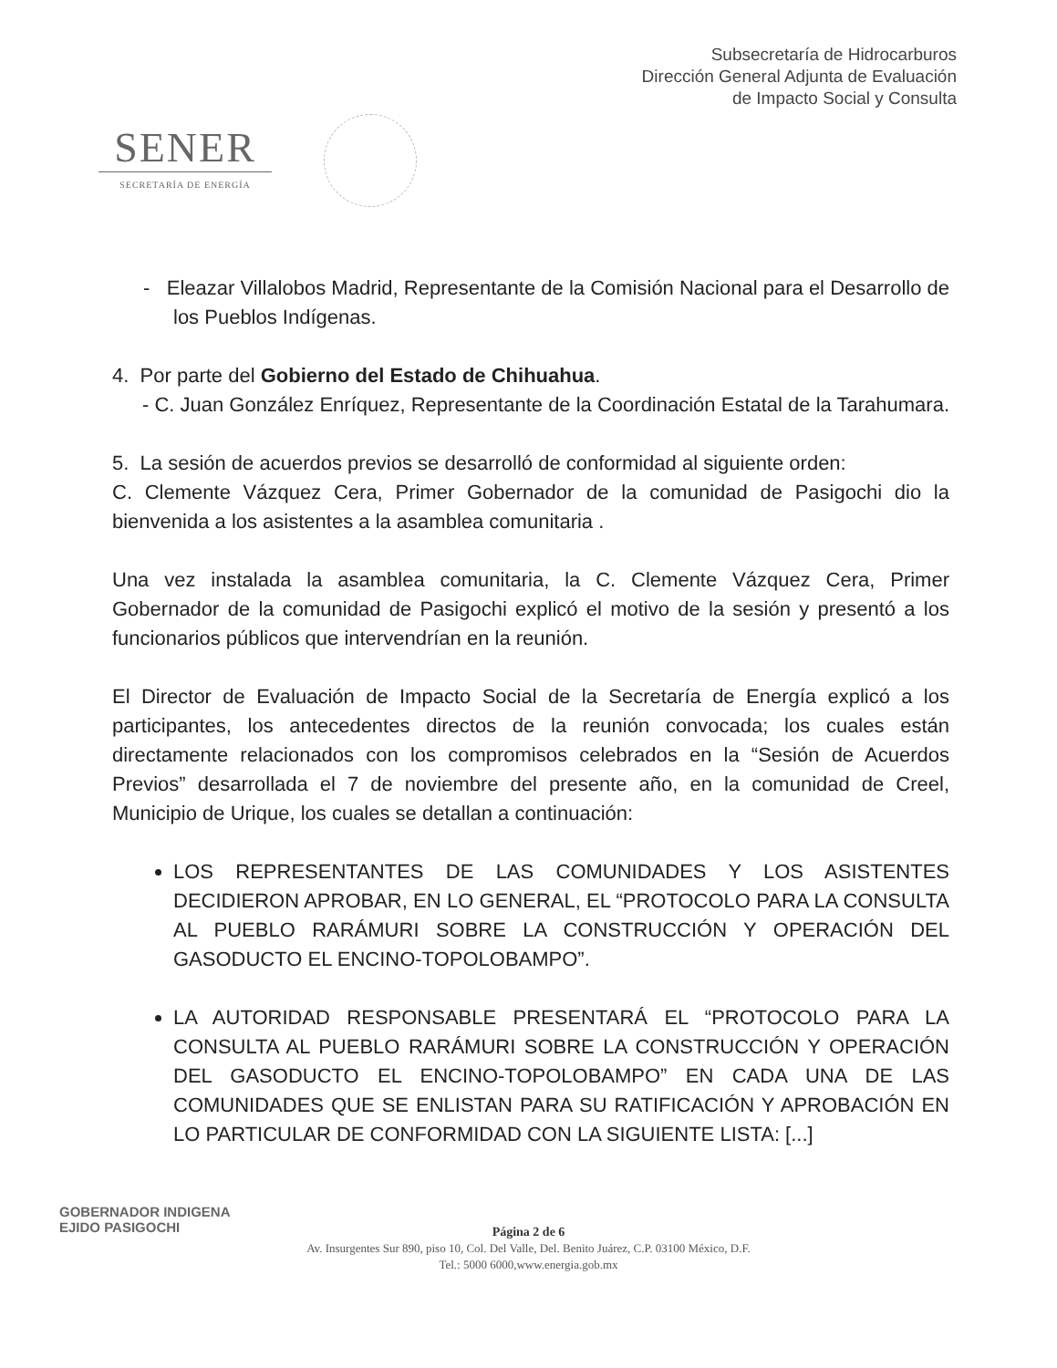Subsecretaría de Hidrocarburos
Dirección General Adjunta de Evaluación
de Impacto Social y Consulta
SENER
SECRETARÍA DE ENERGÍA
- Eleazar Villalobos Madrid, Representante de la Comisión Nacional para el Desarrollo de los Pueblos Indígenas.
4. Por parte del Gobierno del Estado de Chihuahua.
- C. Juan González Enríquez, Representante de la Coordinación Estatal de la Tarahumara.
5. La sesión de acuerdos previos se desarrolló de conformidad al siguiente orden:
C. Clemente Vázquez Cera, Primer Gobernador de la comunidad de Pasigochi dio la bienvenida a los asistentes a la asamblea comunitaria .
Una vez instalada la asamblea comunitaria, la C. Clemente Vázquez Cera, Primer Gobernador de la comunidad de Pasigochi explicó el motivo de la sesión y presentó a los funcionarios públicos que intervendrían en la reunión.
El Director de Evaluación de Impacto Social de la Secretaría de Energía explicó a los participantes, los antecedentes directos de la reunión convocada; los cuales están directamente relacionados con los compromisos celebrados en la “Sesión de Acuerdos Previos” desarrollada el 7 de noviembre del presente año, en la comunidad de Creel, Municipio de Urique, los cuales se detallan a continuación:
LOS REPRESENTANTES DE LAS COMUNIDADES Y LOS ASISTENTES DECIDIERON APROBAR, EN LO GENERAL, EL “PROTOCOLO PARA LA CONSULTA AL PUEBLO RARÁMURI SOBRE LA CONSTRUCCIÓN Y OPERACIÓN DEL GASODUCTO EL ENCINO-TOPOLOBAMPO”.
LA AUTORIDAD RESPONSABLE PRESENTARÁ EL “PROTOCOLO PARA LA CONSULTA AL PUEBLO RARÁMURI SOBRE LA CONSTRUCCIÓN Y OPERACIÓN DEL GASODUCTO EL ENCINO-TOPOLOBAMPO” EN CADA UNA DE LAS COMUNIDADES QUE SE ENLISTAN PARA SU RATIFICACIÓN Y APROBACIÓN EN LO PARTICULAR DE CONFORMIDAD CON LA SIGUIENTE LISTA: [...]
GOBERNADOR INDIGENA
EJIDO PASIGOCHI
Página 2 de 6
Av. Insurgentes Sur 890, piso 10, Col. Del Valle, Del. Benito Juárez, C.P. 03100 México, D.F.
Tel.: 5000 6000,www.energia.gob.mx